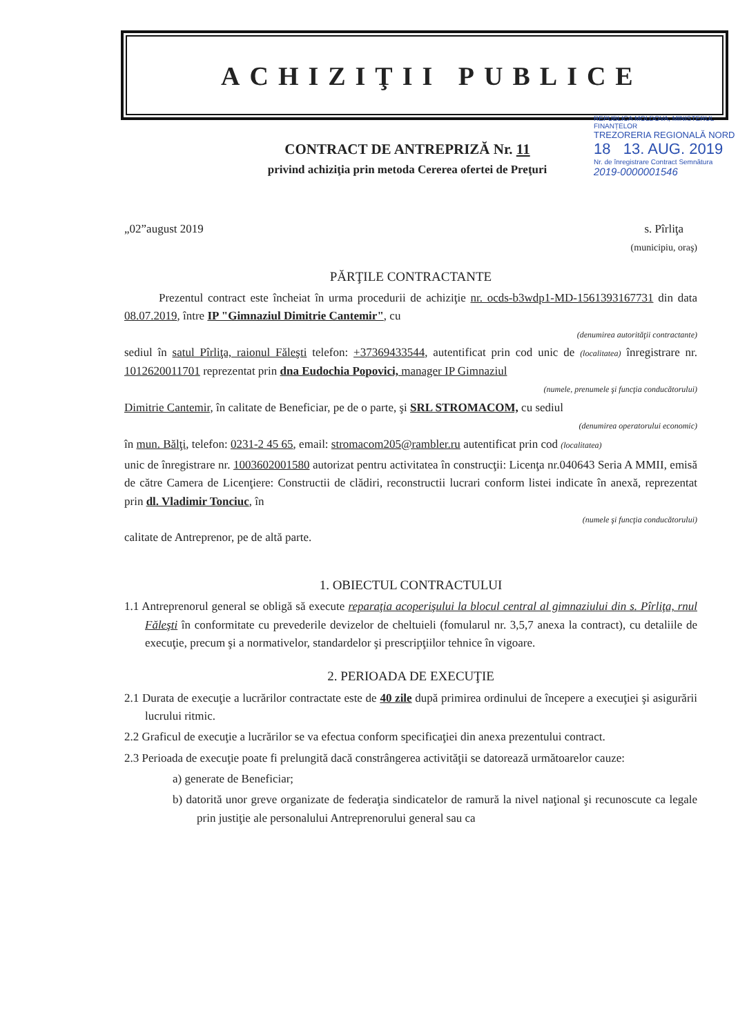ACHIZIŢII PUBLICE
REPUBLICA MOLDOVA, MINISTERUL FINANȚELOR
TREZORERIA REGIONALĂ NORD
18 13. AUG. 2019
Nr. de înregistrare Contract Semnătura
2019-0000001546
CONTRACT DE ANTREPRIZĂ Nr. 11
privind achiziţia prin metoda Cererea ofertei de Preţuri
„02”august 2019 s. Pîrliţa
(municipiu, oraş)
PĂRŢILE CONTRACTANTE
Prezentul contract este încheiat în urma procedurii de achiziţie nr. ocds-b3wdp1-MD-1561393167731 din data 08.07.2019, între IP "Gimnaziul Dimitrie Cantemir", cu
(denumirea autorităţii contractante)
sediul în satul Pîrliţa, raionul Făleşti telefon: +37369433544, autentificat prin cod unic de (localitatea) înregistrare nr. 1012620011701 reprezentat prin dna Eudochia Popovici, manager IP Gimnaziul
(numele, prenumele şi funcţia conducătorului)
Dimitrie Cantemir, în calitate de Beneficiar, pe de o parte, şi SRL STROMACOM, cu sediul
(denumirea operatorului economic)
în mun. Bălţi, telefon: 0231-2 45 65, email: stromacom205@rambler.ru autentificat prin cod (localitatea)
unic de înregistrare nr. 1003602001580 autorizat pentru activitatea în construcţii: Licenţa nr.040643 Seria A MMII, emisă de către Camera de Licenţiere: Constructii de clădiri, reconstructii lucrari conform listei indicate în anexă, reprezentat prin dl. Vladimir Tonciuc, în
(numele şi funcţia conducătorului)
calitate de Antreprenor, pe de altă parte.
1. OBIECTUL CONTRACTULUI
1.1 Antreprenorul general se obligă să execute reparaţia acoperişului la blocul central al gimnaziului din s. Pîrliţa, rnul Făleşti în conformitate cu prevederile devizelor de cheltuieli (fomularul nr. 3,5,7 anexa la contract), cu detaliile de execuţie, precum şi a normativelor, standardelor şi prescripţiilor tehnice în vigoare.
2. PERIOADA DE EXECUŢIE
2.1 Durata de execuţie a lucrărilor contractate este de 40 zile după primirea ordinului de începere a execuţiei şi asigurării lucrului ritmic.
2.2 Graficul de execuţie a lucrărilor se va efectua conform specificaţiei din anexa prezentului contract.
2.3 Perioada de execuţie poate fi prelungită dacă constrângerea activităţii se datorează următoarelor cauze:
a) generate de Beneficiar;
b) datorită unor greve organizate de federaţia sindicatelor de ramură la nivel naţional şi recunoscute ca legale prin justiţie ale personalului Antreprenorului general sau ca